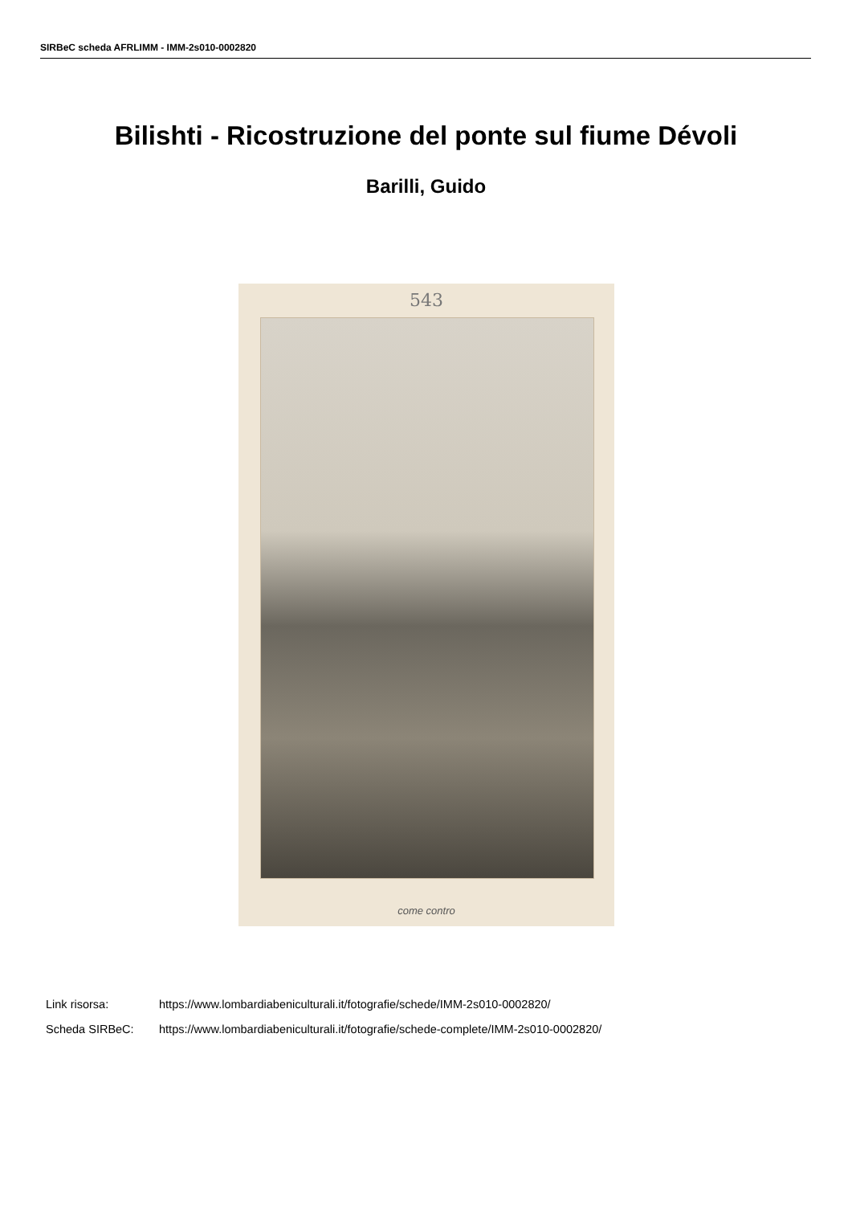SIRBeC scheda AFRLIMM - IMM-2s010-0002820
Bilishti - Ricostruzione del ponte sul fiume Dévoli
Barilli, Guido
543
come contro
Link risorsa: https://www.lombardiabeniculturali.it/fotografie/schede/IMM-2s010-0002820/
Scheda SIRBeC: https://www.lombardiabeniculturali.it/fotografie/schede-complete/IMM-2s010-0002820/